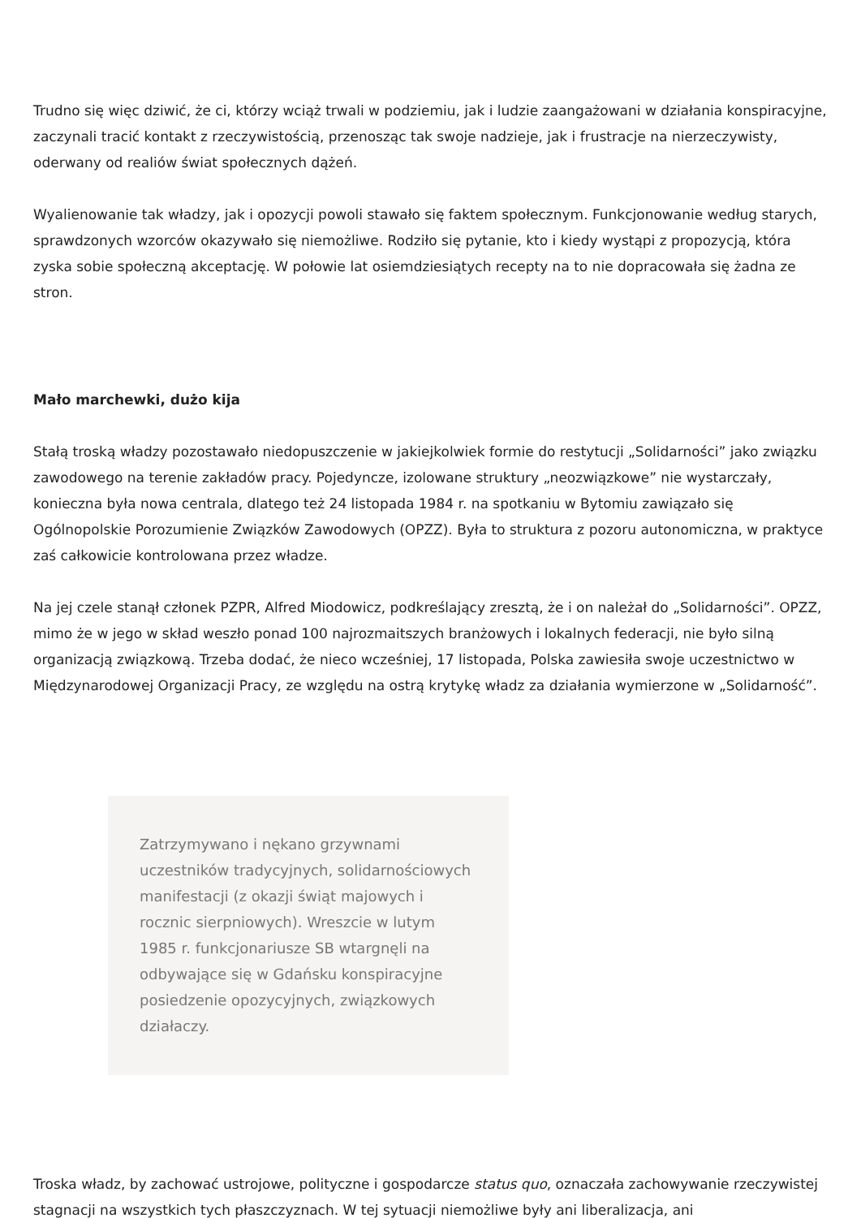Trudno się więc dziwić, że ci, którzy wciąż trwali w podziemiu, jak i ludzie zaangażowani w działania konspiracyjne, zaczynali tracić kontakt z rzeczywistością, przenosząc tak swoje nadzieje, jak i frustracje na nierzeczywisty, oderwany od realiów świat społecznych dążeń.
Wyalienowanie tak władzy, jak i opozycji powoli stawało się faktem społecznym. Funkcjonowanie według starych, sprawdzonych wzorców okazywało się niemożliwe. Rodziło się pytanie, kto i kiedy wystąpi z propozycją, która zyska sobie społeczną akceptację. W połowie lat osiemdziesiątych recepty na to nie dopracowała się żadna ze stron.
Mało marchewki, dużo kija
Stałą troską władzy pozostawało niedopuszczenie w jakiejkolwiek formie do restytucji „Solidarności” jako związku zawodowego na terenie zakładów pracy. Pojedyncze, izolowane struktury „neozwiązkowe” nie wystarczały, konieczna była nowa centrala, dlatego też 24 listopada 1984 r. na spotkaniu w Bytomiu zawiązało się Ogólnopolskie Porozumienie Związków Zawodowych (OPZZ). Była to struktura z pozoru autonomiczna, w praktyce zaś całkowicie kontrolowana przez władze.
Na jej czele stanął członek PZPR, Alfred Miodowicz, podkreślający zresztą, że i on należał do „Solidarności”. OPZZ, mimo że w jego w skład weszło ponad 100 najrozmaitszych branżowych i lokalnych federacji, nie było silną organizacją związkową. Trzeba dodać, że nieco wcześniej, 17 listopada, Polska zawiesiła swoje uczestnictwo w Międzynarodowej Organizacji Pracy, ze względu na ostrą krytykę władz za działania wymierzone w „Solidarność”.
Zatrzymywano i nękano grzywnami uczestników tradycyjnych, solidarnościowych manifestacji (z okazji świąt majowych i rocznic sierpniowych). Wreszcie w lutym 1985 r. funkcjonariusze SB wtargnęli na odbywające się w Gdańsku konspiracyjne posiedzenie opozycyjnych, związkowych działaczy.
Troska władz, by zachować ustrojowe, polityczne i gospodarcze status quo, oznaczała zachowywanie rzeczywistej stagnacji na wszystkich tych płaszczyznach. W tej sytuacji niemożliwe były ani liberalizacja, ani